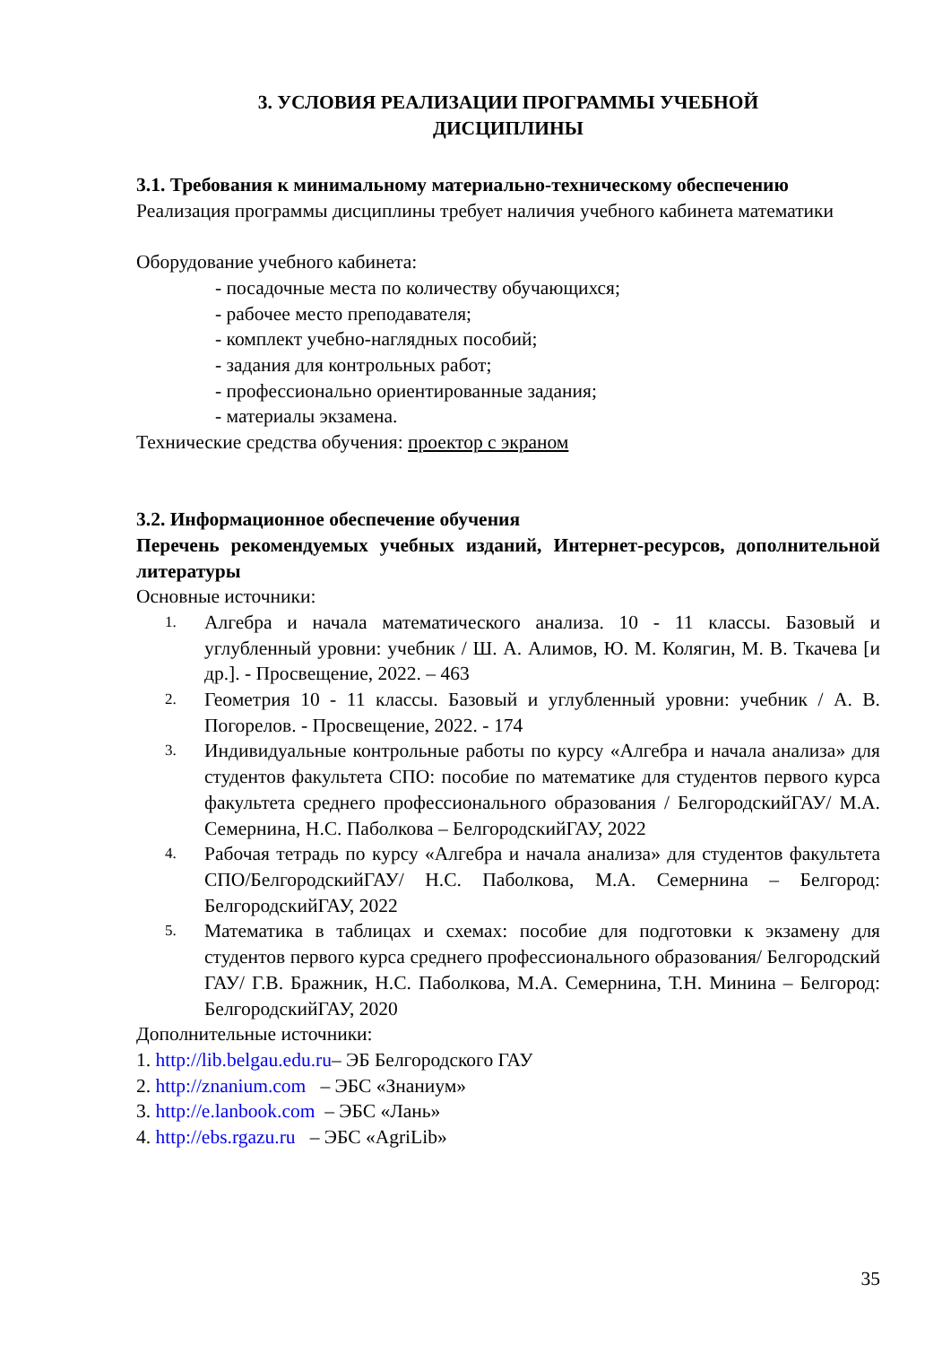3. УСЛОВИЯ РЕАЛИЗАЦИИ ПРОГРАММЫ УЧЕБНОЙ
ДИСЦИПЛИНЫ
3.1. Требования к минимальному материально-техническому обеспечению
Реализация программы дисциплины требует наличия учебного кабинета математики
Оборудование учебного кабинета:
- посадочные места по количеству обучающихся;
- рабочее место преподавателя;
- комплект учебно-наглядных пособий;
- задания для контрольных работ;
- профессионально ориентированные задания;
- материалы экзамена.
Технические средства обучения: проектор с экраном
3.2. Информационное обеспечение обучения
Перечень рекомендуемых учебных изданий, Интернет-ресурсов, дополнительной литературы
Основные источники:
1. Алгебра и начала математического анализа. 10 - 11 классы. Базовый и углубленный уровни: учебник / Ш. А. Алимов, Ю. М. Колягин, М. В. Ткачева [и др.]. - Просвещение, 2022. – 463
2. Геометрия 10 - 11 классы. Базовый и углубленный уровни: учебник / А. В. Погорелов. - Просвещение, 2022. - 174
3. Индивидуальные контрольные работы по курсу «Алгебра и начала анализа» для студентов факультета СПО: пособие по математике для студентов первого курса факультета среднего профессионального образования / БелгородскийГАУ/ М.А. Семернина, Н.С. Паболкова – БелгородскийГАУ, 2022
4. Рабочая тетрадь по курсу «Алгебра и начала анализа» для студентов факультета СПО/БелгородскийГАУ/ Н.С. Паболкова, М.А. Семернина – Белгород: БелгородскийГАУ, 2022
5. Математика в таблицах и схемах: пособие для подготовки к экзамену для студентов первого курса среднего профессионального образования/ Белгородский ГАУ/ Г.В. Бражник, Н.С. Паболкова, М.А. Семернина, Т.Н. Минина – Белгород: БелгородскийГАУ, 2020
Дополнительные источники:
1. http://lib.belgau.edu.ru– ЭБ Белгородского ГАУ
2. http://znanium.com – ЭБС «Знаниум»
3. http://e.lanbook.com – ЭБС «Лань»
4. http://ebs.rgazu.ru – ЭБС «AgriLib»
35